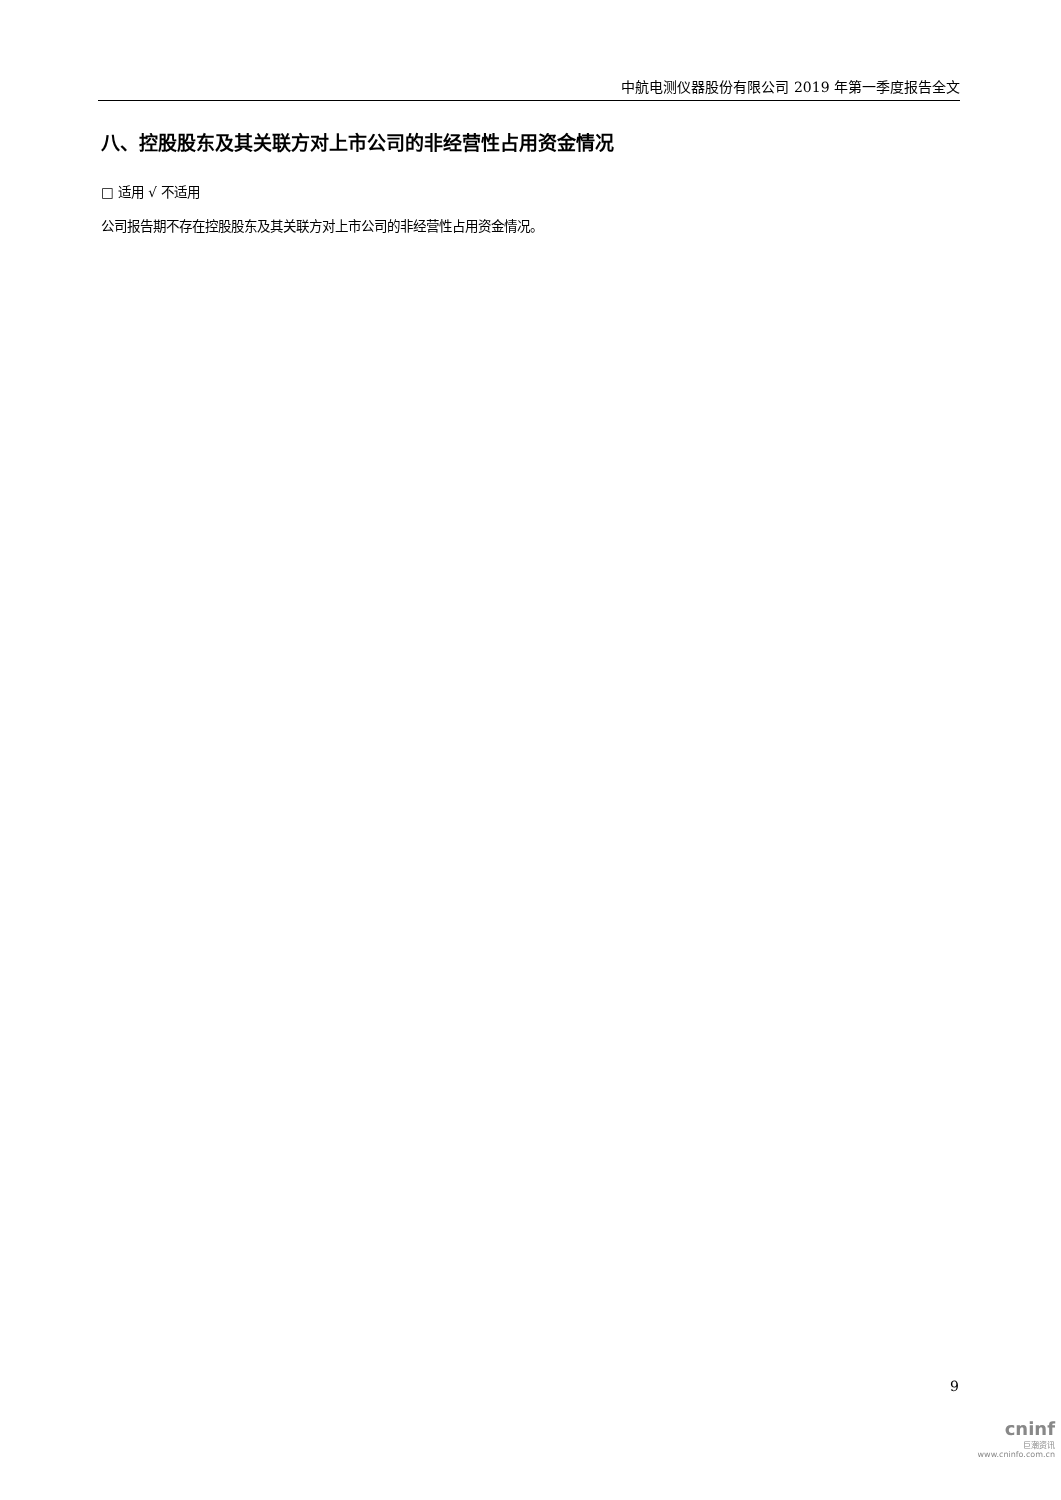中航电测仪器股份有限公司 2019 年第一季度报告全文
八、控股股东及其关联方对上市公司的非经营性占用资金情况
□ 适用 √ 不适用
公司报告期不存在控股股东及其关联方对上市公司的非经营性占用资金情况。
9
cninf
巨潮资讯
www.cninfo.com.cn